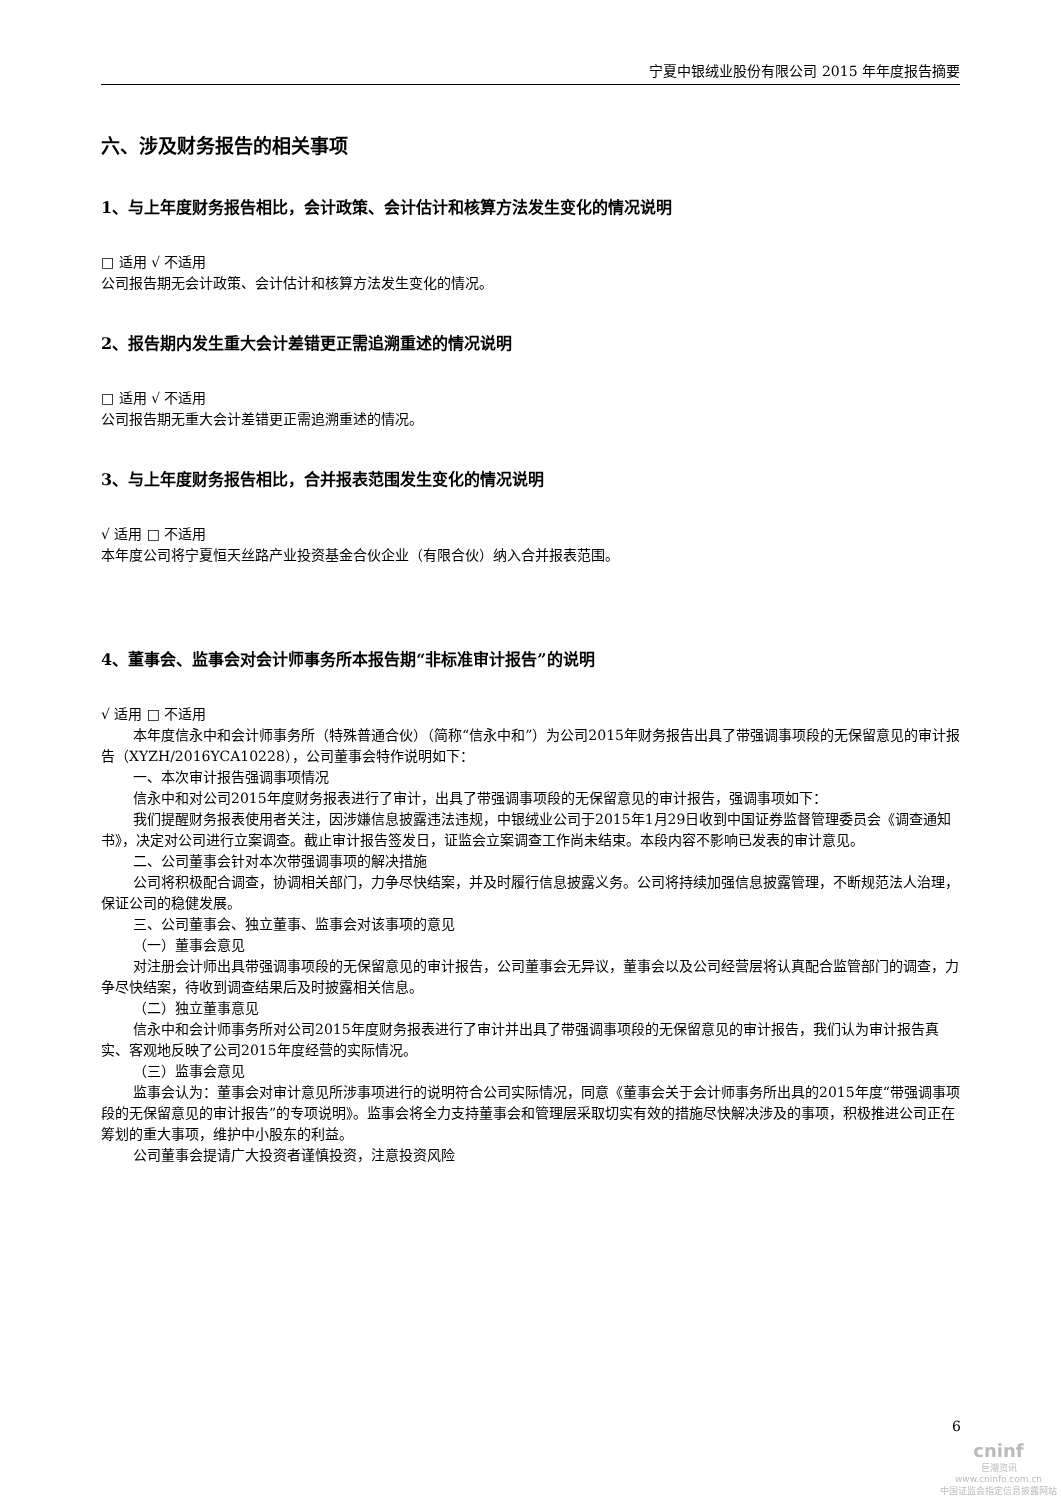宁夏中银绒业股份有限公司 2015 年年度报告摘要
六、涉及财务报告的相关事项
1、与上年度财务报告相比，会计政策、会计估计和核算方法发生变化的情况说明
□ 适用 √ 不适用
公司报告期无会计政策、会计估计和核算方法发生变化的情况。
2、报告期内发生重大会计差错更正需追溯重述的情况说明
□ 适用 √ 不适用
公司报告期无重大会计差错更正需追溯重述的情况。
3、与上年度财务报告相比，合并报表范围发生变化的情况说明
√ 适用 □ 不适用
本年度公司将宁夏恒天丝路产业投资基金合伙企业（有限合伙）纳入合并报表范围。
4、董事会、监事会对会计师事务所本报告期“非标准审计报告”的说明
√ 适用 □ 不适用
本年度信永中和会计师事务所（特殊普通合伙）（简称“信永中和”）为公司2015年财务报告出具了带强调事项段的无保留意见的审计报告（XYZH/2016YCA10228），公司董事会特作说明如下：
一、本次审计报告强调事项情况
信永中和对公司2015年度财务报表进行了审计，出具了带强调事项段的无保留意见的审计报告，强调事项如下：
我们提醒财务报表使用者关注，因涉嫌信息披露违法违规，中银绒业公司于2015年1月29日收到中国证券监督管理委员会《调查通知书》，决定对公司进行立案调查。截止审计报告签发日，证监会立案调查工作尚未结束。本段内容不影响已发表的审计意见。
二、公司董事会针对本次带强调事项的解决措施
公司将积极配合调查，协调相关部门，力争尽快结案，并及时履行信息披露义务。公司将持续加强信息披露管理，不断规范法人治理，保证公司的稳健发展。
三、公司董事会、独立董事、监事会对该事项的意见
（一）董事会意见
对注册会计师出具带强调事项段的无保留意见的审计报告，公司董事会无异议，董事会以及公司经营层将认真配合监管部门的调查，力争尽快结案，待收到调查结果后及时披露相关信息。
（二）独立董事意见
信永中和会计师事务所对公司2015年度财务报表进行了审计并出具了带强调事项段的无保留意见的审计报告，我们认为审计报告真实、客观地反映了公司2015年度经营的实际情况。
（三）监事会意见
监事会认为：董事会对审计意见所涉事项进行的说明符合公司实际情况，同意《董事会关于会计师事务所出具的2015年度“带强调事项段的无保留意见的审计报告”的专项说明》。监事会将全力支持董事会和管理层采取切实有效的措施尽快解决涉及的事项，积极推进公司正在筹划的重大事项，维护中小股东的利益。
公司董事会提请广大投资者谨慎投资，注意投资风险
6
cninf
巨潮资讯
www.cninfo.com.cn
中国证监会指定信息披露网站